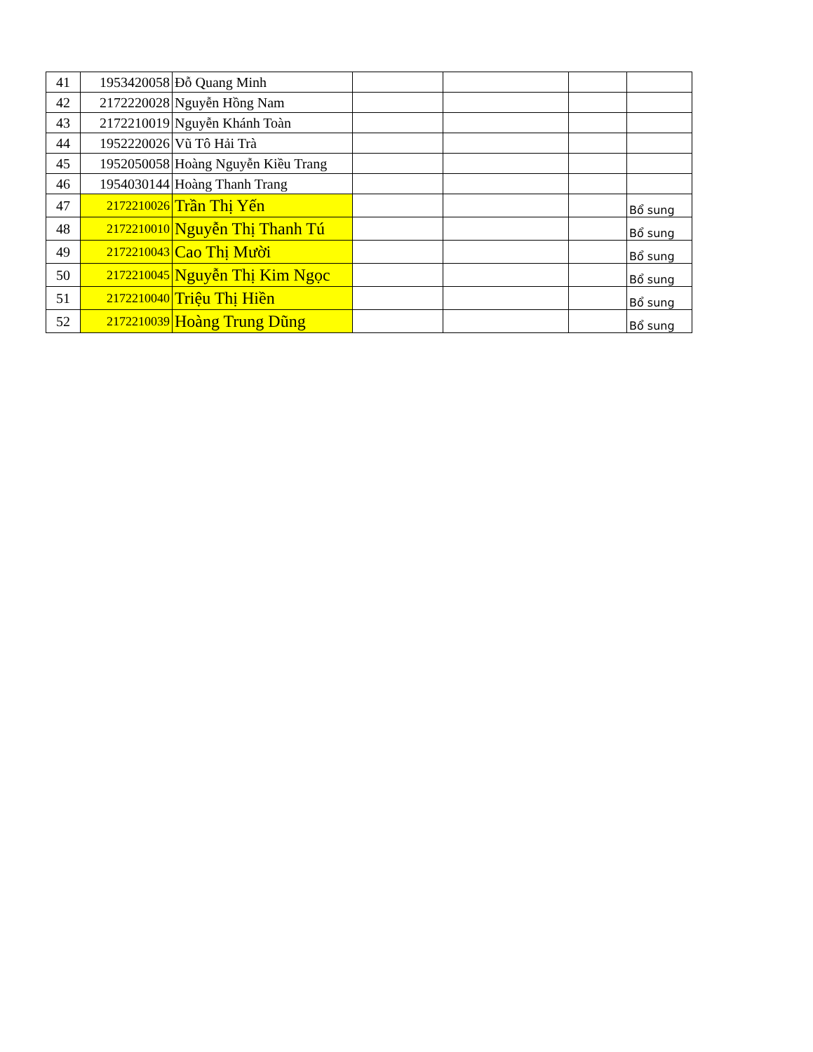| 41 | 1953420058 | Đỗ Quang Minh | | | | |
| 42 | 2172220028 | Nguyễn Hồng Nam | | | | |
| 43 | 2172210019 | Nguyễn Khánh Toàn | | | | |
| 44 | 1952220026 | Vũ Tô Hải Trà | | | | |
| 45 | 1952050058 | Hoàng Nguyễn Kiều Trang | | | | |
| 46 | 1954030144 | Hoàng Thanh Trang | | | | |
| 47 | 2172210026 | Trần Thị Yến | | | | Bổ sung |
| 48 | 2172210010 | Nguyễn Thị Thanh Tú | | | | Bổ sung |
| 49 | 2172210043 | Cao Thị Mười | | | | Bổ sung |
| 50 | 2172210045 | Nguyễn Thị Kim Ngọc | | | | Bổ sung |
| 51 | 2172210040 | Triệu Thị Hiền | | | | Bổ sung |
| 52 | 2172210039 | Hoàng Trung Dũng | | | | Bổ sung |